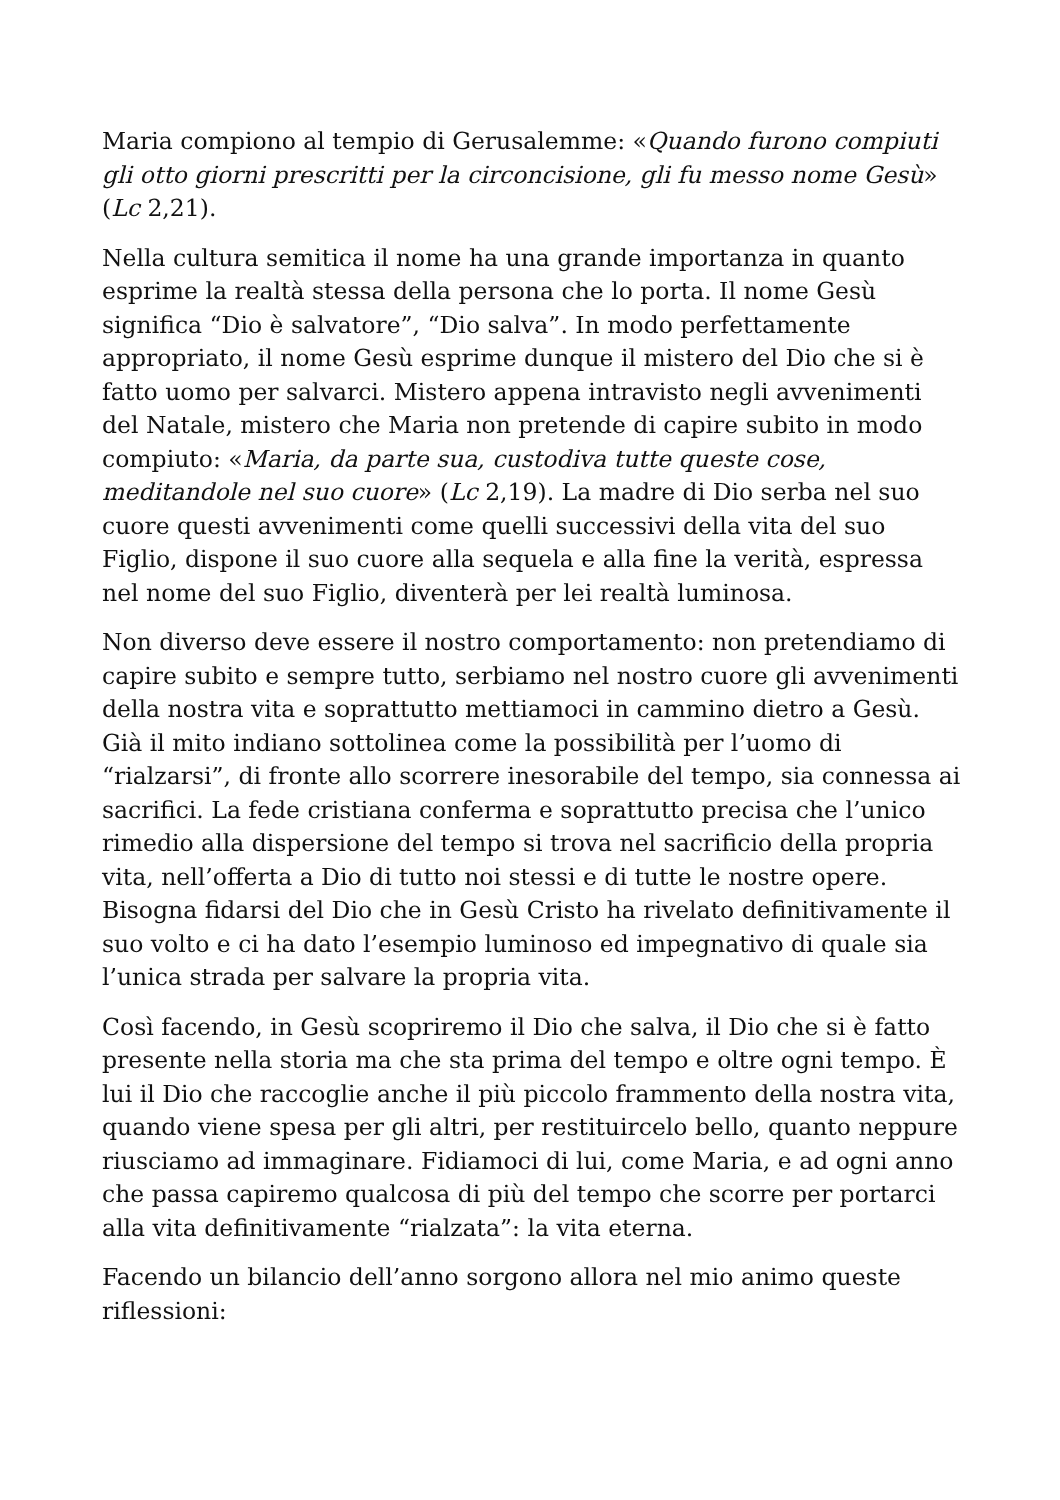Maria compiono al tempio di Gerusalemme: «Quando furono compiuti gli otto giorni prescritti per la circoncisione, gli fu messo nome Gesù» (Lc 2,21).
Nella cultura semitica il nome ha una grande importanza in quanto esprime la realtà stessa della persona che lo porta. Il nome Gesù significa “Dio è salvatore”, “Dio salva”. In modo perfettamente appropriato, il nome Gesù esprime dunque il mistero del Dio che si è fatto uomo per salvarci. Mistero appena intravisto negli avvenimenti del Natale, mistero che Maria non pretende di capire subito in modo compiuto: «Maria, da parte sua, custodiva tutte queste cose, meditandole nel suo cuore» (Lc 2,19). La madre di Dio serba nel suo cuore questi avvenimenti come quelli successivi della vita del suo Figlio, dispone il suo cuore alla sequela e alla fine la verità, espressa nel nome del suo Figlio, diventerà per lei realtà luminosa.
Non diverso deve essere il nostro comportamento: non pretendiamo di capire subito e sempre tutto, serbiamo nel nostro cuore gli avvenimenti della nostra vita e soprattutto mettiamoci in cammino dietro a Gesù. Già il mito indiano sottolinea come la possibilità per l’uomo di “rialzarsi”, di fronte allo scorrere inesorabile del tempo, sia connessa ai sacrifici. La fede cristiana conferma e soprattutto precisa che l’unico rimedio alla dispersione del tempo si trova nel sacrificio della propria vita, nell’offerta a Dio di tutto noi stessi e di tutte le nostre opere. Bisogna fidarsi del Dio che in Gesù Cristo ha rivelato definitivamente il suo volto e ci ha dato l’esempio luminoso ed impegnativo di quale sia l’unica strada per salvare la propria vita.
Così facendo, in Gesù scopriremo il Dio che salva, il Dio che si è fatto presente nella storia ma che sta prima del tempo e oltre ogni tempo. È lui il Dio che raccoglie anche il più piccolo frammento della nostra vita, quando viene spesa per gli altri, per restituircelo bello, quanto neppure riusciamo ad immaginare. Fidiamoci di lui, come Maria, e ad ogni anno che passa capiremo qualcosa di più del tempo che scorre per portarci alla vita definitivamente “rialzata”: la vita eterna.
Facendo un bilancio dell’anno sorgono allora nel mio animo queste riflessioni: